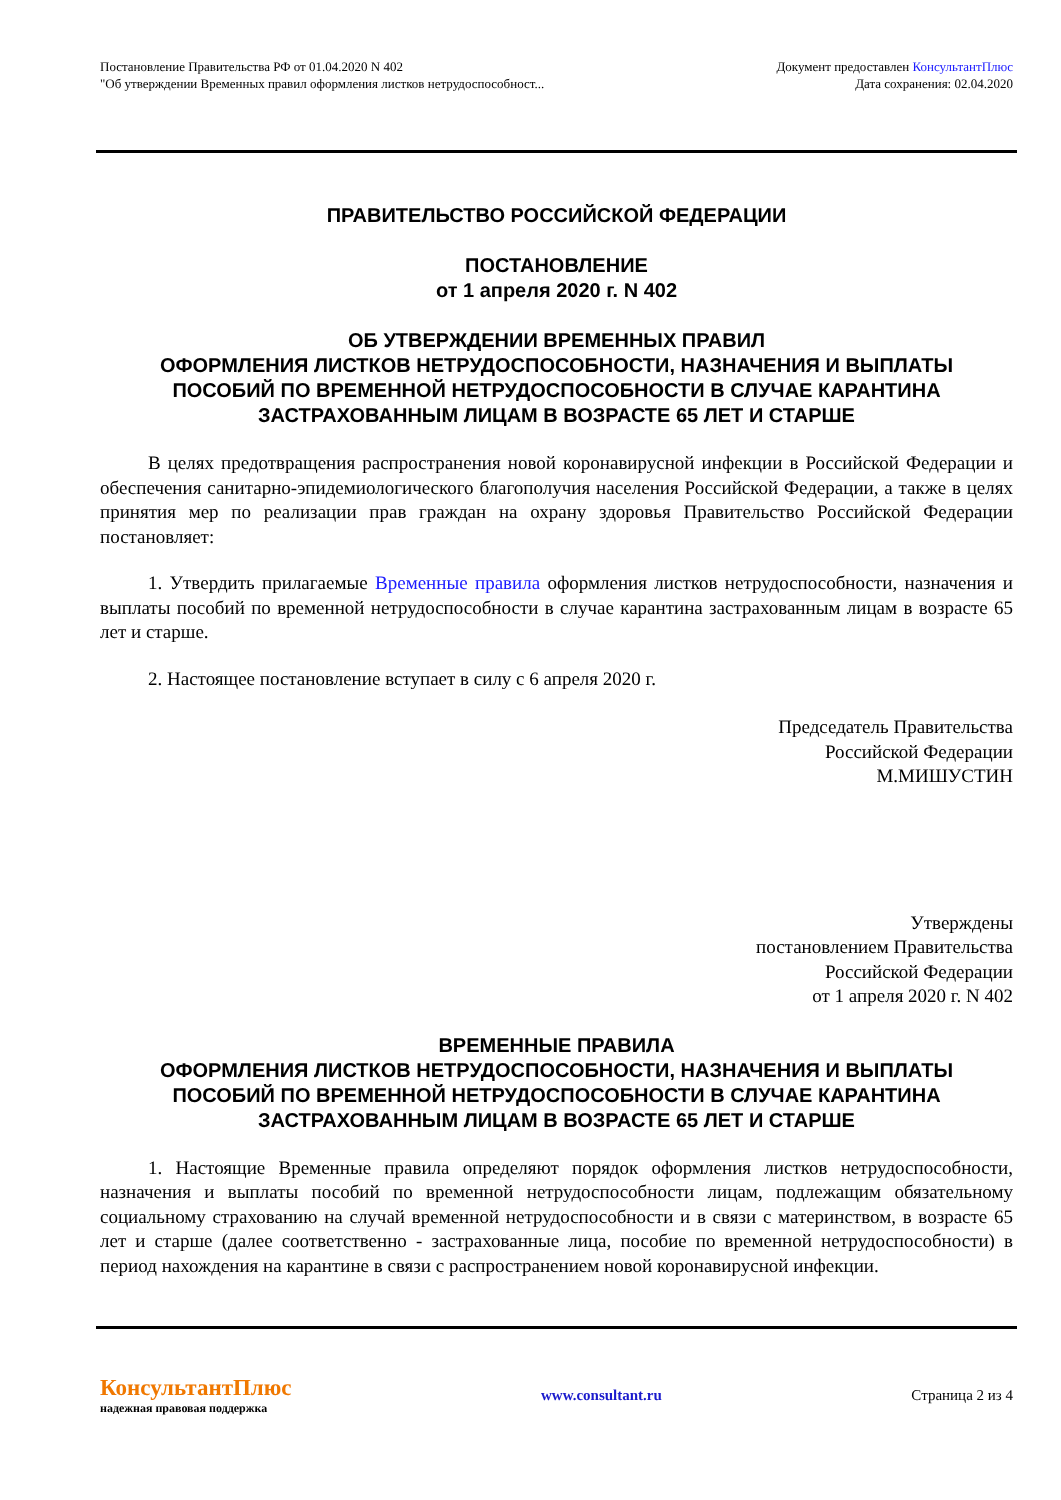Постановление Правительства РФ от 01.04.2020 N 402
"Об утверждении Временных правил оформления листков нетрудоспособност...
Документ предоставлен КонсультантПлюс
Дата сохранения: 02.04.2020
ПРАВИТЕЛЬСТВО РОССИЙСКОЙ ФЕДЕРАЦИИ
ПОСТАНОВЛЕНИЕ
от 1 апреля 2020 г. N 402
ОБ УТВЕРЖДЕНИИ ВРЕМЕННЫХ ПРАВИЛ
ОФОРМЛЕНИЯ ЛИСТКОВ НЕТРУДОСПОСОБНОСТИ, НАЗНАЧЕНИЯ И ВЫПЛАТЫ
ПОСОБИЙ ПО ВРЕМЕННОЙ НЕТРУДОСПОСОБНОСТИ В СЛУЧАЕ КАРАНТИНА
ЗАСТРАХОВАННЫМ ЛИЦАМ В ВОЗРАСТЕ 65 ЛЕТ И СТАРШЕ
В целях предотвращения распространения новой коронавирусной инфекции в Российской Федерации и обеспечения санитарно-эпидемиологического благополучия населения Российской Федерации, а также в целях принятия мер по реализации прав граждан на охрану здоровья Правительство Российской Федерации постановляет:
1. Утвердить прилагаемые Временные правила оформления листков нетрудоспособности, назначения и выплаты пособий по временной нетрудоспособности в случае карантина застрахованным лицам в возрасте 65 лет и старше.
2. Настоящее постановление вступает в силу с 6 апреля 2020 г.
Председатель Правительства
Российской Федерации
М.МИШУСТИН
Утверждены
постановлением Правительства
Российской Федерации
от 1 апреля 2020 г. N 402
ВРЕМЕННЫЕ ПРАВИЛА
ОФОРМЛЕНИЯ ЛИСТКОВ НЕТРУДОСПОСОБНОСТИ, НАЗНАЧЕНИЯ И ВЫПЛАТЫ
ПОСОБИЙ ПО ВРЕМЕННОЙ НЕТРУДОСПОСОБНОСТИ В СЛУЧАЕ КАРАНТИНА
ЗАСТРАХОВАННЫМ ЛИЦАМ В ВОЗРАСТЕ 65 ЛЕТ И СТАРШЕ
1. Настоящие Временные правила определяют порядок оформления листков нетрудоспособности, назначения и выплаты пособий по временной нетрудоспособности лицам, подлежащим обязательному социальному страхованию на случай временной нетрудоспособности и в связи с материнством, в возрасте 65 лет и старше (далее соответственно - застрахованные лица, пособие по временной нетрудоспособности) в период нахождения на карантине в связи с распространением новой коронавирусной инфекции.
КонсультантПлюс
надежная правовая поддержка
www.consultant.ru Страница 2 из 4